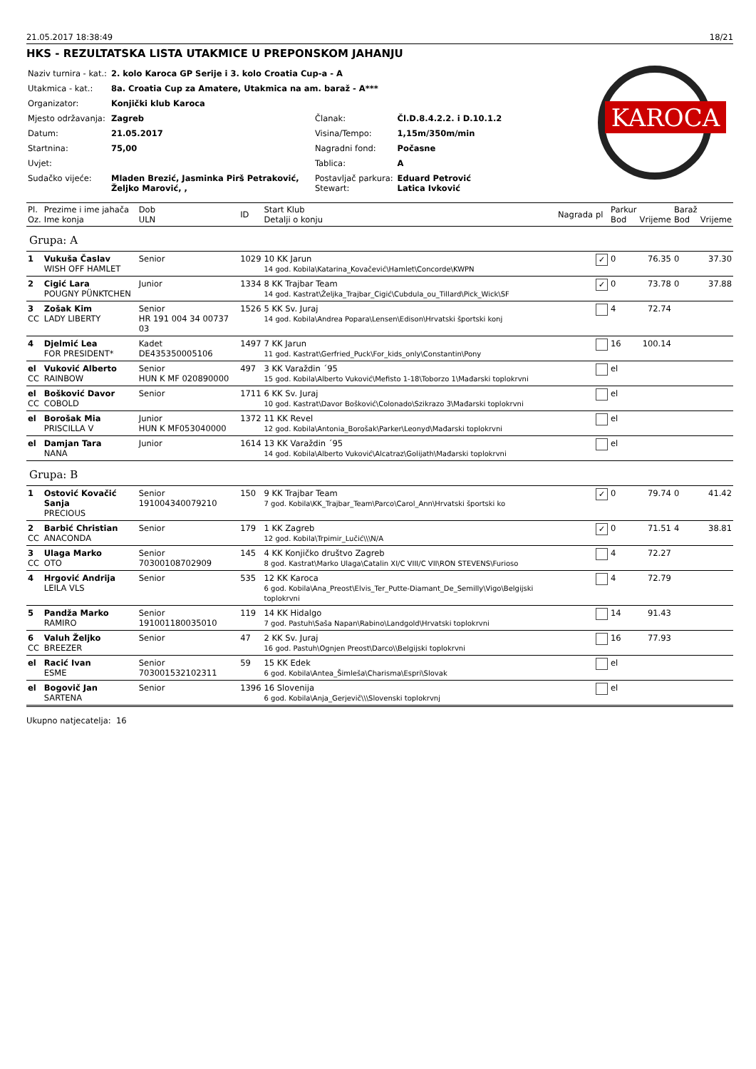21.05.2017 18:38:49 18/21
HKS - REZULTATSKA LISTA UTAKMICE U PREPONSKOM JAHANJU
| Naziv turnira - kat.: | 2. kolo Karoca GP Serije i 3. kolo Croatia Cup-a - A | | |
| Utakmica - kat.: | 8a. Croatia Cup za Amatere, Utakmica na am. baraž - A*** | | |
| Organizator: | Konjički klub Karoca | | |
| Mjesto održavanja: | Zagreb | Članak: | Čl.D.8.4.2.2. i D.10.1.2 |
| Datum: | 21.05.2017 | Visina/Tempo: | 1,15m/350m/min |
| Startnina: | 75,00 | Nagradni fond: | Počasne |
| Uvjet: | | Tablica: | A |
| Sudačko vijeće: | Mladen Brezić, Jasminka Pirš Petraković, Željko Marović, , | Postavljač parkura: Stewart: | Eduard Petrović Latica Ivković |
KAROCA
| Pl. Oz. | Prezime i ime jahača Ime konja | Dob ULN | ID | Start Klub Detalji o konju | Nagrada | pl | Parkur Bod | Vrijeme | Baraž Bod | Vrijeme |
| --- | --- | --- | --- | --- | --- | --- | --- | --- | --- | --- |
| Grupa: A | | | | | | | | | | |
| 1 | Vukuša Časlav WISH OFF HAMLET | Senior | 1029 | 10 KK Jarun 14 god. Kobila\Katarina_Kovačević\Hamlet\Concorde\KWPN | | ✓ | 0 | 76.35 | 0 | 37.30 |
| 2 | Cigić Lara POUGNY PÜNKTCHEN | Junior | 1334 | 8 KK Trajbar Team 14 god. Kastrat\Željka_Trajbar_Cigić\Cubdula_ou_Tillard\Pick_Wick\SF | | ✓ | 0 | 73.78 | 0 | 37.88 |
| 3 CC | Zošak Kim LADY LIBERTY | Senior HR 191 004 34 00737 03 | 1526 | 5 KK Sv. Juraj 14 god. Kobila\Andrea Popara\Lensen\Edison\Hrvatski športski konj | | | 4 | 72.74 | | |
| 4 | Djelmić Lea FOR PRESIDENT* | Kadet DE435350005106 | 1497 | 7 KK Jarun 11 god. Kastrat\Gerfried_Puck\For_kids_only\Constantin\Pony | | | 16 | 100.14 | | |
| el CC | Vuković Alberto RAINBOW | Senior HUN K MF 020890000 | 497 | 3 KK Varaždin ´95 15 god. Kobila\Alberto Vuković\Mefisto 1-18\Toborzo 1\Mađarski toplokrvni | | | el | | | |
| el CC | Bošković Davor COBOLD | Senior | 1711 | 6 KK Sv. Juraj 10 god. Kastrat\Davor Bošković\Colonado\Szikrazo 3\Mađarski toplokrvni | | | el | | | |
| el | Borošak Mia PRISCILLA V | Junior HUN K MF053040000 | 1372 | 11 KK Revel 12 god. Kobila\Antonia_Borošak\Parker\Leonyd\Mađarski toplokrvni | | | el | | | |
| el | Damjan Tara NANA | Junior | 1614 | 13 KK Varaždin ´95 14 god. Kobila\Alberto Vuković\Alcatraz\Golijath\Mađarski toplokrvni | | | el | | | |
| Grupa: B | | | | | | | | | | |
| 1 | Ostović Kovačić Sanja PRECIOUS | Senior 191004340079210 | 150 | 9 KK Trajbar Team 7 god. Kobila\KK_Trajbar_Team\Parco\Carol_Ann\Hrvatski športski ko | | ✓ | 0 | 79.74 | 0 | 41.42 |
| 2 CC | Barbić Christian ANACONDA | Senior | 179 | 1 KK Zagreb 12 god. Kobila\Trpimir_Lučić\\\N/A | | ✓ | 0 | 71.51 | 4 | 38.81 |
| 3 CC | Ulaga Marko OTO | Senior 70300108702909 | 145 | 4 KK Konjičko društvo Zagreb 8 god. Kastrat\Marko Ulaga\Catalin XI/C VIII/C VII\RON STEVENS\Furioso | | | 4 | 72.27 | | |
| 4 | Hrgović Andrija LEILA VLS | Senior | 535 | 12 KK Karoca 6 god. Kobila\Ana_Preost\Elvis_Ter_Putte-Diamant_De_Semilly\Vigo\Belgijski toplokrvni | | | 4 | 72.79 | | |
| 5 | Pandža Marko RAMIRO | Senior 191001180035010 | 119 | 14 KK Hidalgo 7 god. Pastuh\Saša Napan\Rabino\Landgold\Hrvatski toplokrvni | | | 14 | 91.43 | | |
| 6 CC | Valuh Željko BREEZER | Senior | 47 | 2 KK Sv. Juraj 16 god. Pastuh\Ognjen Preost\Darco\\Belgijski toplokrvni | | | 16 | 77.93 | | |
| el | Racić Ivan ESME | Senior 703001532102311 | 59 | 15 KK Edek 6 god. Kobila\Antea_Šimleša\Charisma\Espri\Slovak | | | el | | | |
| el | Bogovič Jan SARTENA | Senior | 1396 | 16 Slovenija 6 god. Kobila\Anja_Gerjevič\\\Slovenski toplokrvnj | | | el | | | |
Ukupno natjecatelja: 16